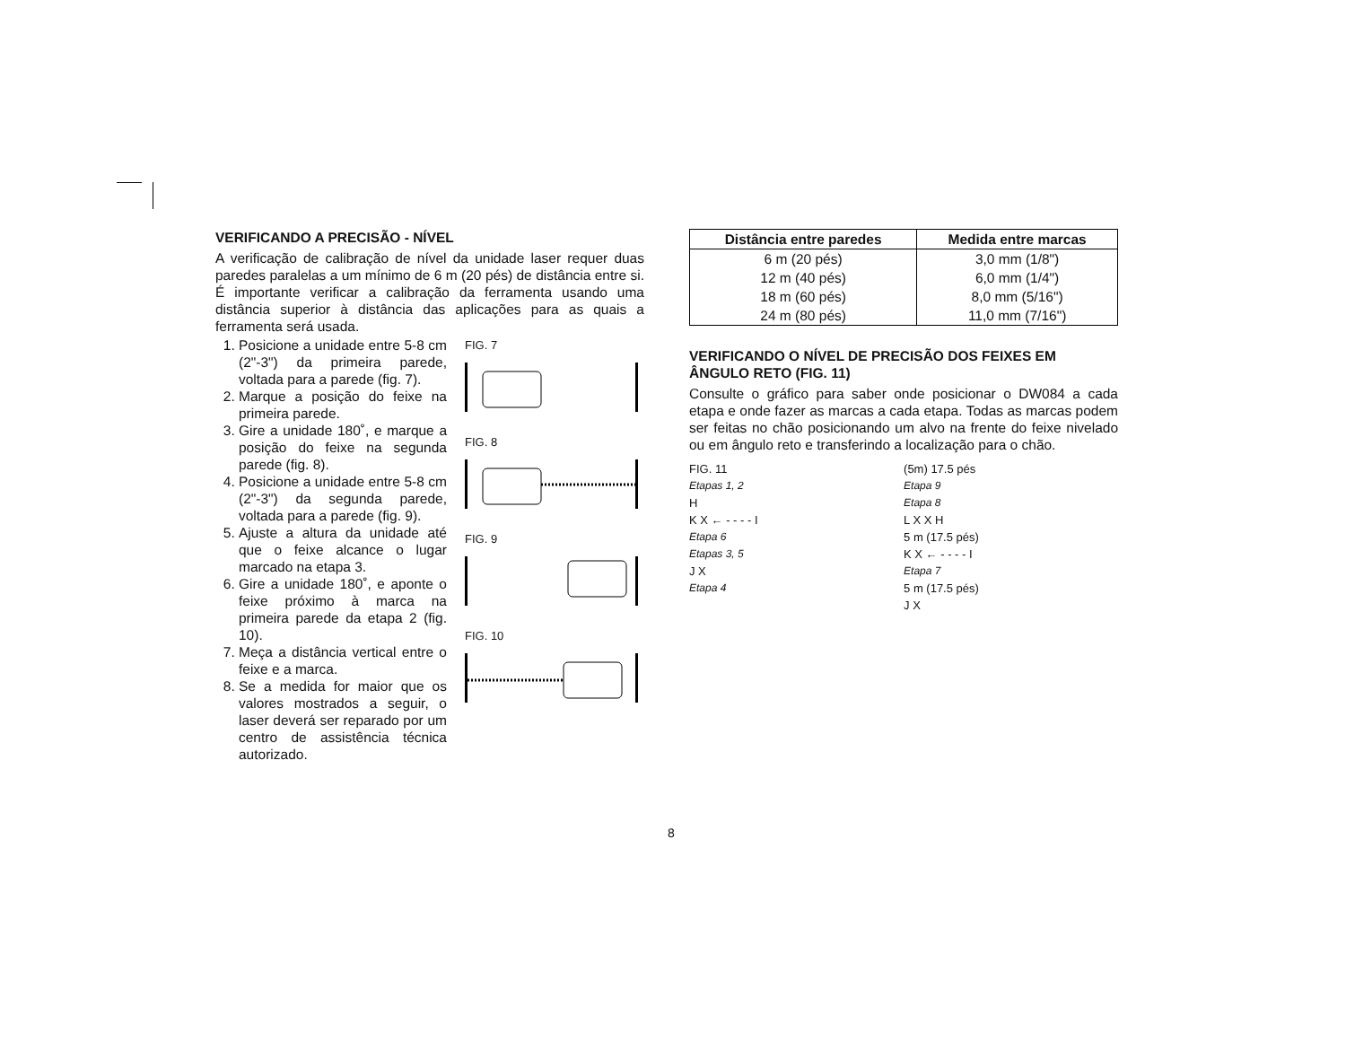VERIFICANDO A PRECISÃO - NÍVEL
A verificação de calibração de nível da unidade laser requer duas paredes paralelas a um mínimo de 6 m (20 pés) de distância entre si. É importante verificar a calibração da ferramenta usando uma distância superior à distância das aplicações para as quais a ferramenta será usada.
1. Posicione a unidade entre 5-8 cm (2"-3") da primeira parede, voltada para a parede (fig. 7).
2. Marque a posição do feixe na primeira parede.
3. Gire a unidade 180˚, e marque a posição do feixe na segunda parede (fig. 8).
4. Posicione a unidade entre 5-8 cm (2"-3") da segunda parede, voltada para a parede (fig. 9).
5. Ajuste a altura da unidade até que o feixe alcance o lugar marcado na etapa 3.
6. Gire a unidade 180˚, e aponte o feixe próximo à marca na primeira parede da etapa 2 (fig. 10).
7. Meça a distância vertical entre o feixe e a marca.
8. Se a medida for maior que os valores mostrados a seguir, o laser deverá ser reparado por um centro de assistência técnica autorizado.
FIG. 7
FIG. 8
FIG. 9
FIG. 10
| Distância entre paredes | Medida entre marcas |
| --- | --- |
| 6 m (20 pés) | 3,0 mm (1/8") |
| 12 m (40 pés) | 6,0 mm (1/4") |
| 18 m (60 pés) | 8,0 mm (5/16") |
| 24 m (80 pés) | 11,0 mm (7/16") |
VERIFICANDO O NÍVEL DE PRECISÃO DOS FEIXES EM ÂNGULO RETO (FIG. 11)
Consulte o gráfico para saber onde posicionar o DW084 a cada etapa e onde fazer as marcas a cada etapa. Todas as marcas podem ser feitas no chão posicionando um alvo na frente do feixe nivelado ou em ângulo reto e transferindo a localização para o chão.
FIG. 11
Etapas 1, 2
H
K X ← - - - - I
Etapa 6
Etapas 3, 5
J X
Etapa 4
(5m) 17.5 pés
Etapa 9
Etapa 8
L X X H
5 m (17.5 pés)
K X ← - - - - I
Etapa 7
5 m (17.5 pés)
J X
8